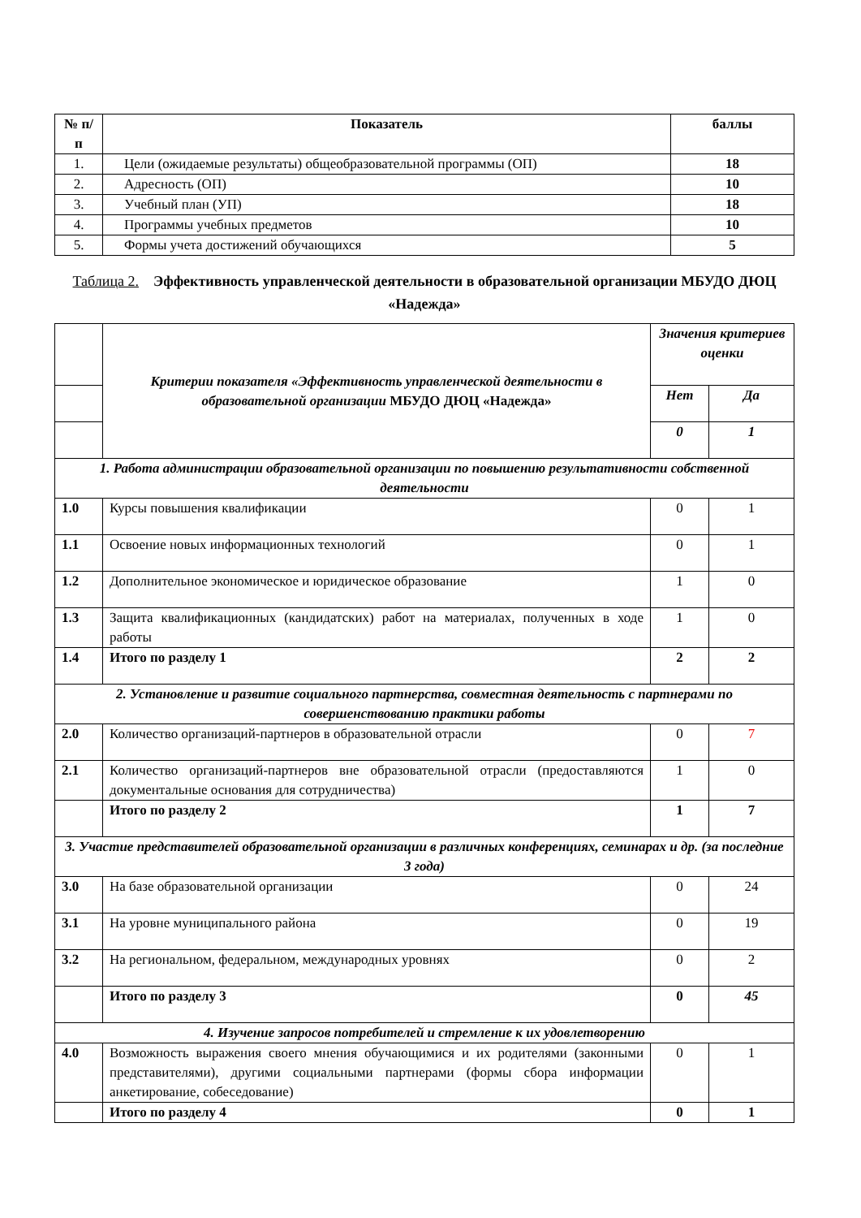| № п/п | Показатель | баллы |
| --- | --- | --- |
| 1. | Цели (ожидаемые результаты) общеобразовательной программы (ОП) | 18 |
| 2. | Адресность (ОП) | 10 |
| 3. | Учебный план (УП) | 18 |
| 4. | Программы учебных предметов | 10 |
| 5. | Формы учета достижений обучающихся | 5 |
Таблица 2. Эффективность управленческой деятельности в образовательной организации МБУДО ДЮЦ «Надежда»
| | Критерии показателя «Эффективность управленческой деятельности в образовательной организации МБУДО ДЮЦ «Надежда» | Значения критериев оценки | |
| | | Нет | Да |
| | | 0 | 1 |
| 1. Работа администрации образовательной организации по повышению результативности собственной деятельности | | | |
| 1.0 | Курсы повышения квалификации | 0 | 1 |
| 1.1 | Освоение новых информационных технологий | 0 | 1 |
| 1.2 | Дополнительное экономическое и юридическое образование | 1 | 0 |
| 1.3 | Защита квалификационных (кандидатских) работ на материалах, полученных в ходе работы | 1 | 0 |
| 1.4 | Итого по разделу 1 | 2 | 2 |
| 2. Установление и развитие социального партнерства, совместная деятельность с партнерами по совершенствованию практики работы | | | |
| 2.0 | Количество организаций-партнеров в образовательной отрасли | 0 | 7 |
| 2.1 | Количество организаций-партнеров вне образовательной отрасли (предоставляются документальные основания для сотрудничества) | 1 | 0 |
| | Итого по разделу 2 | 1 | 7 |
| 3. Участие представителей образовательной организации в различных конференциях, семинарах и др. (за последние 3 года) | | | |
| 3.0 | На базе образовательной организации | 0 | 24 |
| 3.1 | На уровне муниципального района | 0 | 19 |
| 3.2 | На региональном, федеральном, международных уровнях | 0 | 2 |
| | Итого по разделу 3 | 0 | 45 |
| 4. Изучение запросов потребителей и стремление к их удовлетворению | | | |
| 4.0 | Возможность выражения своего мнения обучающимися и их родителями (законными представителями), другими социальными партнерами (формы сбора информации анкетирование, собеседование) | 0 | 1 |
| | Итого по разделу 4 | 0 | 1 |